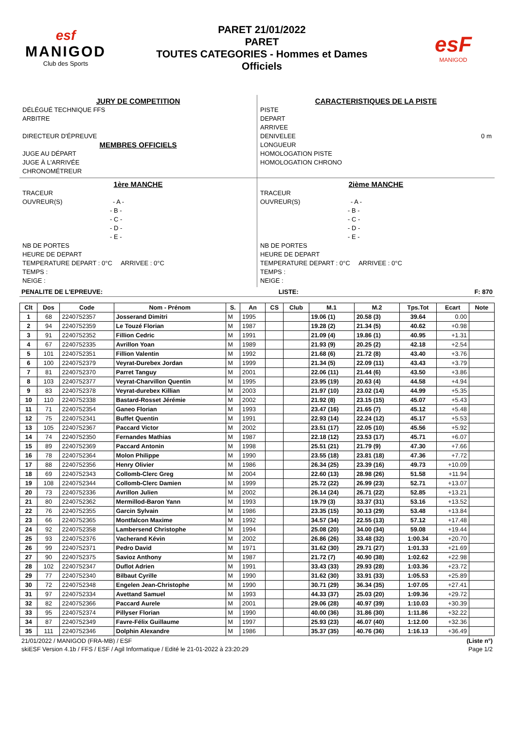esf
MANIGOD
Club des Sports
PARET 21/01/2022
PARET
TOUTES CATEGORIES - Hommes et Dames
Officiels
esF
MANIGOD
JURY DE COMPETITION
DÉLÉGUÉ TECHNIQUE FFS
ARBITRE
DIRECTEUR D'ÉPREUVE
MEMBRES OFFICIELS
JUGE AU DÉPART
JUGE À L'ARRIVÉE
CHRONOMÉTREUR
CARACTERISTIQUES DE LA PISTE
PISTE
DEPART
ARRIVEE
DENIVELEE 0 m
LONGUEUR
HOMOLOGATION PISTE
HOMOLOGATION CHRONO
1ère MANCHE
TRACEUR
OUVREUR(S) - A -
- B -
- C -
- D -
- E -
NB DE PORTES
HEURE DE DEPART
TEMPERATURE DEPART : 0°C ARRIVEE : 0°C
TEMPS :
NEIGE :
2ième MANCHE
TRACEUR
OUVREUR(S) - A -
- B -
- C -
- D -
- E -
NB DE PORTES
HEURE DE DEPART
TEMPERATURE DEPART : 0°C ARRIVEE : 0°C
TEMPS :
NEIGE :
PENALITE DE L'EPREUVE: LISTE: F: 870
| Clt | Dos | Code | Nom - Prénom | S. | An | CS | Club | M.1 | M.2 | Tps.Tot | Ecart | Note |
| --- | --- | --- | --- | --- | --- | --- | --- | --- | --- | --- | --- | --- |
| 1 | 68 | 2240752357 | Josserand Dimitri | M | 1995 | | | 19.06 (1) | 20.58 (3) | 39.64 | 0.00 | |
| 2 | 94 | 2240752359 | Le Touzé Florian | M | 1987 | | | 19.28 (2) | 21.34 (5) | 40.62 | +0.98 | |
| 3 | 91 | 2240752352 | Fillion Cedric | M | 1991 | | | 21.09 (4) | 19.86 (1) | 40.95 | +1.31 | |
| 4 | 67 | 2240752335 | Avrillon Yoan | M | 1989 | | | 21.93 (9) | 20.25 (2) | 42.18 | +2.54 | |
| 5 | 101 | 2240752351 | Fillion Valentin | M | 1992 | | | 21.68 (6) | 21.72 (8) | 43.40 | +3.76 | |
| 6 | 100 | 2240752379 | Veyrat-Durebex Jordan | M | 1999 | | | 21.34 (5) | 22.09 (11) | 43.43 | +3.79 | |
| 7 | 81 | 2240752370 | Parret Tanguy | M | 2001 | | | 22.06 (11) | 21.44 (6) | 43.50 | +3.86 | |
| 8 | 103 | 2240752377 | Veyrat-Charvillon Quentin | M | 1995 | | | 23.95 (19) | 20.63 (4) | 44.58 | +4.94 | |
| 9 | 83 | 2240752378 | Veyrat-durebex Killian | M | 2003 | | | 21.97 (10) | 23.02 (14) | 44.99 | +5.35 | |
| 10 | 110 | 2240752338 | Bastard-Rosset Jérémie | M | 2002 | | | 21.92 (8) | 23.15 (15) | 45.07 | +5.43 | |
| 11 | 71 | 2240752354 | Ganeo Florian | M | 1993 | | | 23.47 (16) | 21.65 (7) | 45.12 | +5.48 | |
| 12 | 75 | 2240752341 | Buffet Quentin | M | 1991 | | | 22.93 (14) | 22.24 (12) | 45.17 | +5.53 | |
| 13 | 105 | 2240752367 | Paccard Victor | M | 2002 | | | 23.51 (17) | 22.05 (10) | 45.56 | +5.92 | |
| 14 | 74 | 2240752350 | Fernandes Mathias | M | 1987 | | | 22.18 (12) | 23.53 (17) | 45.71 | +6.07 | |
| 15 | 89 | 2240752369 | Paccard Antonin | M | 1998 | | | 25.51 (21) | 21.79 (9) | 47.30 | +7.66 | |
| 16 | 78 | 2240752364 | Molon Philippe | M | 1990 | | | 23.55 (18) | 23.81 (18) | 47.36 | +7.72 | |
| 17 | 88 | 2240752356 | Henry Olivier | M | 1986 | | | 26.34 (25) | 23.39 (16) | 49.73 | +10.09 | |
| 18 | 69 | 2240752343 | Collomb-Clerc Greg | M | 2004 | | | 22.60 (13) | 28.98 (26) | 51.58 | +11.94 | |
| 19 | 108 | 2240752344 | Collomb-Clerc Damien | M | 1999 | | | 25.72 (22) | 26.99 (23) | 52.71 | +13.07 | |
| 20 | 73 | 2240752336 | Avrillon Julien | M | 2002 | | | 26.14 (24) | 26.71 (22) | 52.85 | +13.21 | |
| 21 | 80 | 2240752362 | Mermillod-Baron Yann | M | 1993 | | | 19.79 (3) | 33.37 (31) | 53.16 | +13.52 | |
| 22 | 76 | 2240752355 | Garcin Sylvain | M | 1986 | | | 23.35 (15) | 30.13 (29) | 53.48 | +13.84 | |
| 23 | 66 | 2240752365 | Montfalcon Maxime | M | 1992 | | | 34.57 (34) | 22.55 (13) | 57.12 | +17.48 | |
| 24 | 92 | 2240752358 | Lambersend Christophe | M | 1994 | | | 25.08 (20) | 34.00 (34) | 59.08 | +19.44 | |
| 25 | 93 | 2240752376 | Vacherand Kévin | M | 2002 | | | 26.86 (26) | 33.48 (32) | 1:00.34 | +20.70 | |
| 26 | 99 | 2240752371 | Pedro David | M | 1971 | | | 31.62 (30) | 29.71 (27) | 1:01.33 | +21.69 | |
| 27 | 90 | 2240752375 | Savioz Anthony | M | 1987 | | | 21.72 (7) | 40.90 (38) | 1:02.62 | +22.98 | |
| 28 | 102 | 2240752347 | Duflot Adrien | M | 1991 | | | 33.43 (33) | 29.93 (28) | 1:03.36 | +23.72 | |
| 29 | 77 | 2240752340 | Bilbaut Cyrille | M | 1990 | | | 31.62 (30) | 33.91 (33) | 1:05.53 | +25.89 | |
| 30 | 72 | 2240752348 | Engelen Jean-Christophe | M | 1990 | | | 30.71 (29) | 36.34 (35) | 1:07.05 | +27.41 | |
| 31 | 97 | 2240752334 | Avettand Samuel | M | 1993 | | | 44.33 (37) | 25.03 (20) | 1:09.36 | +29.72 | |
| 32 | 82 | 2240752366 | Paccard Aurele | M | 2001 | | | 29.06 (28) | 40.97 (39) | 1:10.03 | +30.39 | |
| 33 | 95 | 2240752374 | Pillyser Florian | M | 1990 | | | 40.00 (36) | 31.86 (30) | 1:11.86 | +32.22 | |
| 34 | 87 | 2240752349 | Favre-Félix Guillaume | M | 1997 | | | 25.93 (23) | 46.07 (40) | 1:12.00 | +32.36 | |
| 35 | 111 | 2240752346 | Dolphin Alexandre | M | 1986 | | | 35.37 (35) | 40.76 (36) | 1:16.13 | +36.49 | |
21/01/2022 / MANIGOD (FRA-MB) / ESF (Liste n°)
skiESF Version 4.1b / FFS / ESF / Agil Informatique / Edité le 21-01-2022 à 23:20:29 Page 1/2